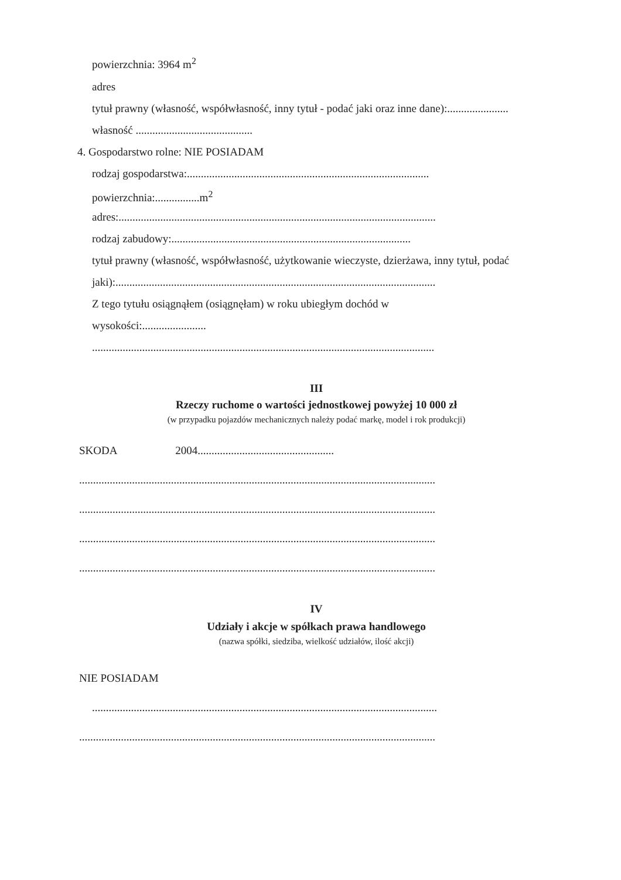powierzchnia: 3964 m<sup>2</sup>
adres
tytuł prawny (własność, współwłasność, inny tytuł - podać jaki oraz inne dane):......................
własność ..........................................
4. Gospodarstwo rolne: NIE POSIADAM
rodzaj gospodarstwa:.......................................................................................
powierzchnia:................m<sup>2</sup>
adres:..................................................................................................................
rodzaj zabudowy:......................................................................................
tytuł prawny (własność, współwłasność, użytkowanie wieczyste, dzierżawa, inny tytuł, podać
jaki):...................................................................................................................
Z tego tytułu osiągnąłem (osiągnęłam) w roku ubiegłym dochód w
wysokości:.......................
...........................................................................................................................
III
Rzeczy ruchome o wartości jednostkowej powyżej 10 000 zł
(w przypadku pojazdów mechanicznych należy podać markę, model i rok produkcji)
SKODA 2004.................................................
................................................................................................................................
................................................................................................................................
................................................................................................................................
................................................................................................................................
IV
Udziały i akcje w spółkach prawa handlowego
(nazwa spółki, siedziba, wielkość udziałów, ilość akcji)
NIE POSIADAM
............................................................................................................................
................................................................................................................................